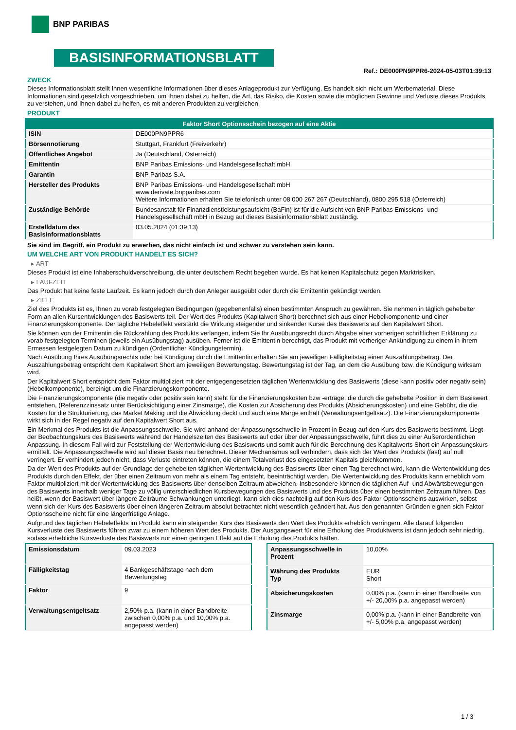BNP PARIBAS
BASISINFORMATIONSBLATT
Ref.: DE000PN9PPR6-2024-05-03T01:39:13
ZWECK
Dieses Informationsblatt stellt Ihnen wesentliche Informationen über dieses Anlageprodukt zur Verfügung. Es handelt sich nicht um Werbematerial. Diese Informationen sind gesetzlich vorgeschrieben, um Ihnen dabei zu helfen, die Art, das Risiko, die Kosten sowie die möglichen Gewinne und Verluste dieses Produkts zu verstehen, und Ihnen dabei zu helfen, es mit anderen Produkten zu vergleichen.
PRODUKT
| Faktor Short Optionsschein bezogen auf eine Aktie | |
| --- | --- |
| ISIN | DE000PN9PPR6 |
| Börsennotierung | Stuttgart, Frankfurt (Freiverkehr) |
| Öffentliches Angebot | Ja (Deutschland, Österreich) |
| Emittentin | BNP Paribas Emissions- und Handelsgesellschaft mbH |
| Garantin | BNP Paribas S.A. |
| Hersteller des Produkts | BNP Paribas Emissions- und Handelsgesellschaft mbH www.derivate.bnpparibas.com Weitere Informationen erhalten Sie telefonisch unter 08 000 267 267 (Deutschland), 0800 295 518 (Österreich) |
| Zuständige Behörde | Bundesanstalt für Finanzdienstleistungsaufsicht (BaFin) ist für die Aufsicht von BNP Paribas Emissions- und Handelsgesellschaft mbH in Bezug auf dieses Basisinformationsblatt zuständig. |
| Erstelldatum des Basisinformationsblatts | 03.05.2024 (01:39:13) |
Sie sind im Begriff, ein Produkt zu erwerben, das nicht einfach ist und schwer zu verstehen sein kann.
UM WELCHE ART VON PRODUKT HANDELT ES SICH?
▸ ART
Dieses Produkt ist eine Inhaberschuldverschreibung, die unter deutschem Recht begeben wurde. Es hat keinen Kapitalschutz gegen Marktrisiken.
▸ LAUFZEIT
Das Produkt hat keine feste Laufzeit. Es kann jedoch durch den Anleger ausgeübt oder durch die Emittentin gekündigt werden.
▸ ZIELE
Ziel des Produkts ist es, Ihnen zu vorab festgelegten Bedingungen (gegebenenfalls) einen bestimmten Anspruch zu gewähren. Sie nehmen in täglich gehebelter Form an allen Kursentwicklungen des Basiswerts teil. Der Wert des Produkts (Kapitalwert Short) berechnet sich aus einer Hebelkomponente und einer Finanzierungskomponente. Der tägliche Hebeleffekt verstärkt die Wirkung steigender und sinkender Kurse des Basiswerts auf den Kapitalwert Short.
Sie können von der Emittentin die Rückzahlung des Produkts verlangen, indem Sie Ihr Ausübungsrecht durch Abgabe einer vorherigen schriftlichen Erklärung zu vorab festgelegten Terminen (jeweils ein Ausübungstag) ausüben. Ferner ist die Emittentin berechtigt, das Produkt mit vorheriger Ankündigung zu einem in ihrem Ermessen festgelegten Datum zu kündigen (Ordentlicher Kündigungstermin).
Nach Ausübung Ihres Ausübungsrechts oder bei Kündigung durch die Emittentin erhalten Sie am jeweiligen Fälligkeitstag einen Auszahlungsbetrag. Der Auszahlungsbetrag entspricht dem Kapitalwert Short am jeweiligen Bewertungstag. Bewertungstag ist der Tag, an dem die Ausübung bzw. die Kündigung wirksam wird.
Der Kapitalwert Short entspricht dem Faktor multipliziert mit der entgegengesetzten täglichen Wertentwicklung des Basiswerts (diese kann positiv oder negativ sein) (Hebelkomponente), bereinigt um die Finanzierungskomponente.
Die Finanzierungskomponente (die negativ oder positiv sein kann) steht für die Finanzierungskosten bzw -erträge, die durch die gehebelte Position in dem Basiswert entstehen, (Referenzzinssatz unter Berücksichtigung einer Zinsmarge), die Kosten zur Absicherung des Produkts (Absicherungskosten) und eine Gebühr, die die Kosten für die Strukturierung, das Market Making und die Abwicklung deckt und auch eine Marge enthält (Verwaltungsentgeltsatz). Die Finanzierungskomponente wirkt sich in der Regel negativ auf den Kapitalwert Short aus.
Ein Merkmal des Produkts ist die Anpassungsschwelle. Sie wird anhand der Anpassungsschwelle in Prozent in Bezug auf den Kurs des Basiswerts bestimmt. Liegt der Beobachtungskurs des Basiswerts während der Handelszeiten des Basiswerts auf oder über der Anpassungsschwelle, führt dies zu einer Außerordentlichen Anpassung. In diesem Fall wird zur Feststellung der Wertentwicklung des Basiswerts und somit auch für die Berechnung des Kapitalwerts Short ein Anpassungskurs ermittelt. Die Anpassungsschwelle wird auf dieser Basis neu berechnet. Dieser Mechanismus soll verhindern, dass sich der Wert des Produkts (fast) auf null verringert. Er verhindert jedoch nicht, dass Verluste eintreten können, die einem Totalverlust des eingesetzten Kapitals gleichkommen.
Da der Wert des Produkts auf der Grundlage der gehebelten täglichen Wertentwicklung des Basiswerts über einen Tag berechnet wird, kann die Wertentwicklung des Produkts durch den Effekt, der über einen Zeitraum von mehr als einem Tag entsteht, beeinträchtigt werden. Die Wertentwicklung des Produkts kann erheblich vom Faktor multipliziert mit der Wertentwicklung des Basiswerts über denselben Zeitraum abweichen. Insbesondere können die täglichen Auf- und Abwärtsbewegungen des Basiswerts innerhalb weniger Tage zu völlig unterschiedlichen Kursbewegungen des Basiswerts und des Produkts über einen bestimmten Zeitraum führen. Das heißt, wenn der Basiswert über längere Zeiträume Schwankungen unterliegt, kann sich dies nachteilig auf den Kurs des Faktor Optionsscheins auswirken, selbst wenn sich der Kurs des Basiswerts über einen längeren Zeitraum absolut betrachtet nicht wesentlich geändert hat. Aus den genannten Gründen eignen sich Faktor Optionsscheine nicht für eine längerfristige Anlage.
Aufgrund des täglichen Hebeleffekts im Produkt kann ein steigender Kurs des Basiswerts den Wert des Produkts erheblich verringern. Alle darauf folgenden Kursverluste des Basiswerts führen zwar zu einem höheren Wert des Produkts. Der Ausgangswert für eine Erholung des Produktwerts ist dann jedoch sehr niedrig, sodass erhebliche Kursverluste des Basiswerts nur einen geringen Effekt auf die Erholung des Produkts hätten.
| Emissionsdatum | 09.03.2023 |
| Fälligkeitstag | 4 Bankgeschäftstage nach dem Bewertungstag |
| Faktor | 9 |
| Verwaltungsentgeltsatz | 2,50% p.a. (kann in einer Bandbreite zwischen 0,00% p.a. und 10,00% p.a. angepasst werden) |
| Anpassungsschwelle in Prozent | 10,00% |
| Währung des Produkts Typ | EUR Short |
| Absicherungskosten | 0,00% p.a. (kann in einer Bandbreite von +/- 20,00% p.a. angepasst werden) |
| Zinsmarge | 0,00% p.a. (kann in einer Bandbreite von +/- 5,00% p.a. angepasst werden) |
1 / 3